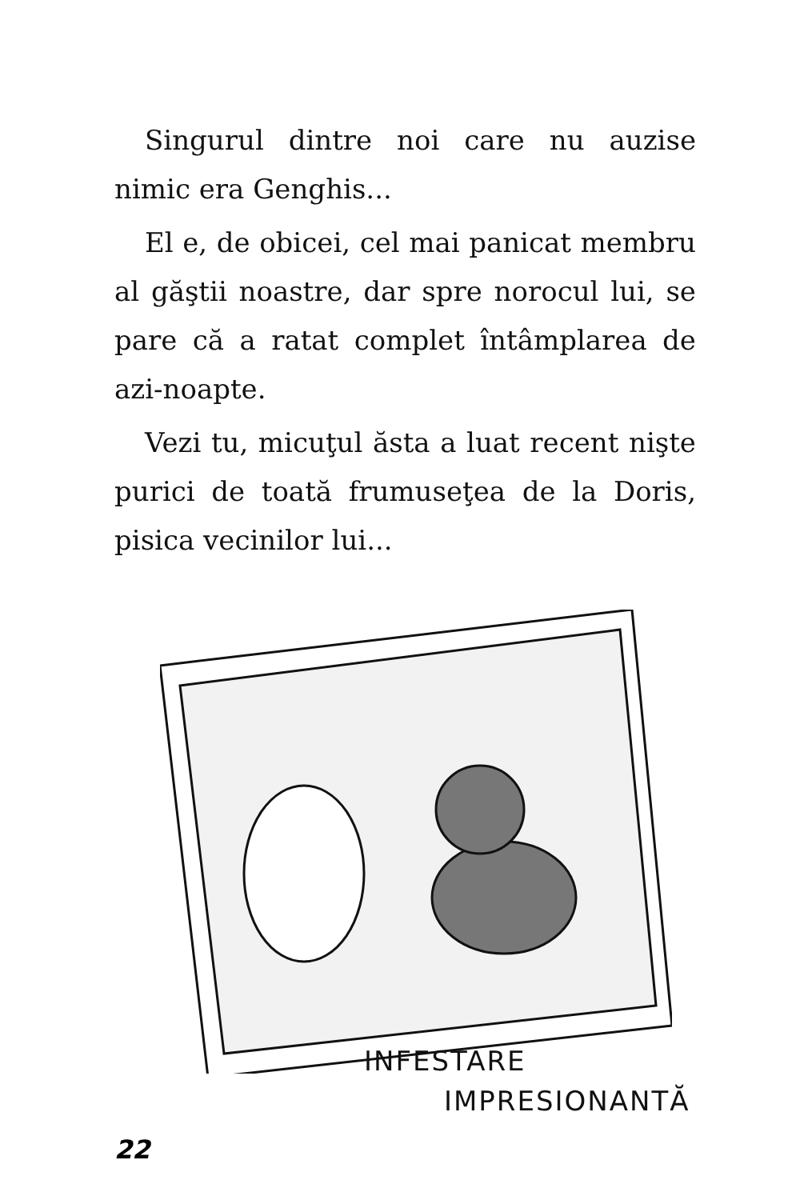Singurul dintre noi care nu auzise nimic era Genghis...
El e, de obicei, cel mai panicat membru al găştii noastre, dar spre norocul lui, se pare că a ratat complet întâmplarea de azi-noapte.
Vezi tu, micuţul ăsta a luat recent nişte purici de toată frumuseţea de la Doris, pisica vecinilor lui...
INFESTARE
IMPRESIONANTĂ
22